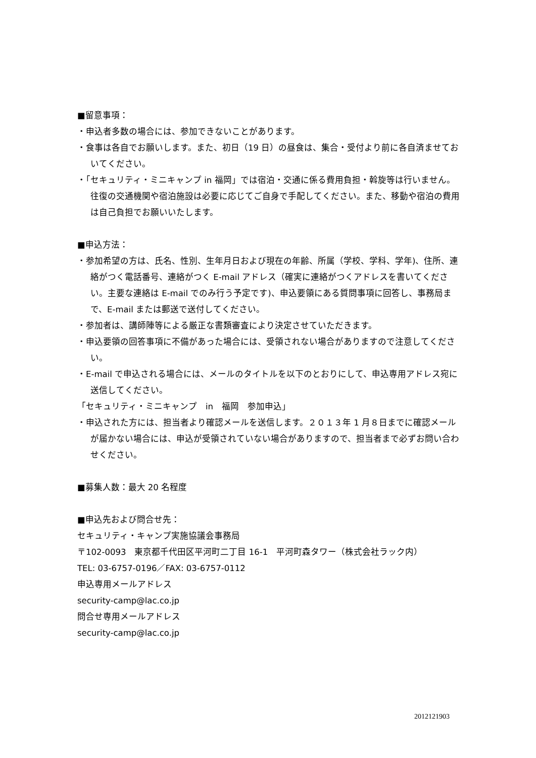■留意事項：
・申込者多数の場合には、参加できないことがあります。
・食事は各自でお願いします。また、初日（19 日）の昼食は、集合・受付より前に各自済ませておいてください。
・「セキュリティ・ミニキャンプ in 福岡」では宿泊・交通に係る費用負担・斡旋等は行いません。往復の交通機関や宿泊施設は必要に応じてご自身で手配してください。また、移動や宿泊の費用は自己負担でお願いいたします。
■申込方法：
・参加希望の方は、氏名、性別、生年月日および現在の年齢、所属（学校、学科、学年)、住所、連絡がつく電話番号、連絡がつく E-mail アドレス（確実に連絡がつくアドレスを書いてください。主要な連絡は E-mail でのみ行う予定です)、申込要領にある質問事項に回答し、事務局まで、E-mail または郵送で送付してください。
・参加者は、講師陣等による厳正な書類審査により決定させていただきます。
・申込要領の回答事項に不備があった場合には、受領されない場合がありますので注意してください。
・E-mail で申込される場合には、メールのタイトルを以下のとおりにして、申込専用アドレス宛に送信してください。
「セキュリティ・ミニキャンプ　in　福岡　参加申込」
・申込された方には、担当者より確認メールを送信します。２０１３年 1 月８日までに確認メールが届かない場合には、申込が受領されていない場合がありますので、担当者まで必ずお問い合わせください。
■募集人数：最大 20 名程度
■申込先および問合せ先：
セキュリティ・キャンプ実施協議会事務局
〒102-0093　東京都千代田区平河町二丁目 16-1　平河町森タワー（株式会社ラック内）
TEL: 03-6757-0196／FAX: 03-6757-0112
申込専用メールアドレス
security-camp@lac.co.jp
問合せ専用メールアドレス
security-camp@lac.co.jp
2012121903